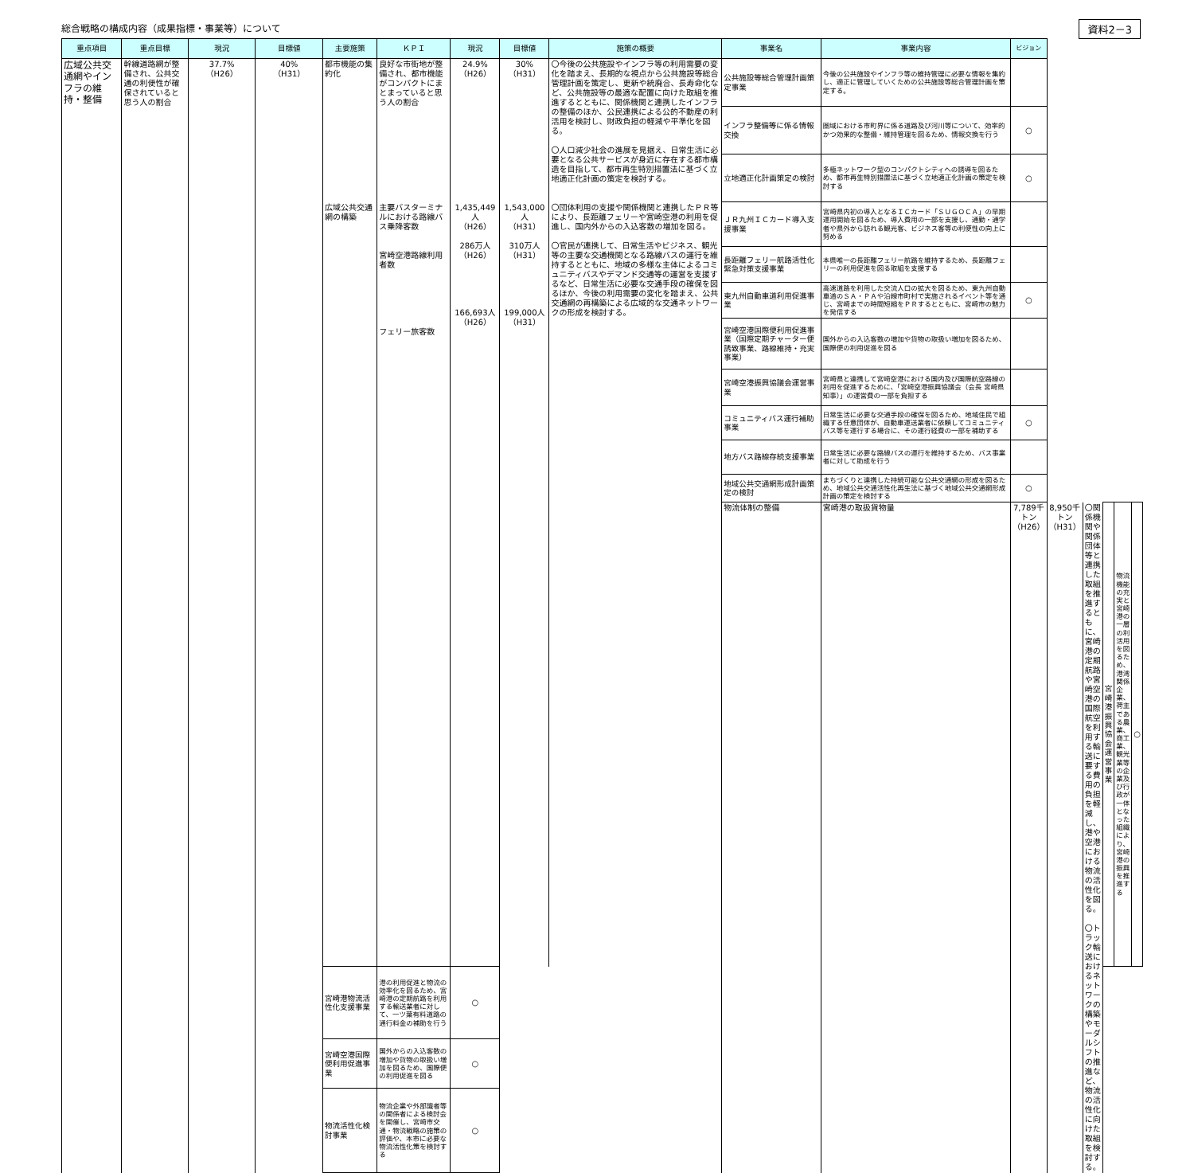総合戦略の構成内容（成果指標・事業等）について 資料2－3
| 重点項目 | 重点目標 | 現況 | 目標値 | 主要施策 | ＫＰＩ | 現況 | 目標値 | 施策の概要 | 事業名 | 事業内容 | ビジョン | | | | | |
| --- | --- | --- | --- | --- | --- | --- | --- | --- | --- | --- | --- | --- | --- | --- | --- | --- |
| 広域公共交通網やインフラの維持・整備 | 幹線道路網が整備され、公共交通の利便性が確保されていると思う人の割合 | 37.7% （H26） | 40% （H31） | 都市機能の集約化 | 良好な市街地が整備され、都市機能がコンパクトにまとまっていると思う人の割合 | 24.9% （H26） | 30% （H31） | 〇今後の公共施設やインフラ等の利用需要の変化を踏まえ、長期的な視点から公共施設等総合管理計画を策定し、更新や統廃合、長寿命化など、公共施設等の最適な配置に向けた取組を推進するとともに、関係機関と連携したインフラの整備のほか、公民連携による公的不動産の利活用を検討し、財政負担の軽減や平準化を図る。 〇人口減少社会の進展を見据え、日常生活に必要となる公共サービスが身近に存在する都市構造を目指して、都市再生特別措置法に基づく立地適正化計画の策定を検討する。 | 公共施設等総合管理計画策定事業 | 今後の公共施設やインフラ等の維持管理に必要な情報を集約し、適正に管理していくための公共施設等総合管理計画を策定する。 | | | | | | |
| | | | | | | | | | インフラ整備等に係る情報交換 | 圏域における市町界に係る道路及び河川等について、効率的かつ効果的な整備・維持管理を図るため、情報交換を行う | ○ | | | | | |
| | | | | | | | | | 立地適正化計画策定の検討 | 多極ネットワーク型のコンパクトシティへの誘導を図るため、都市再生特別措置法に基づく立地適正化計画の策定を検討する | ○ | | | | | |
| | | | | 広域公共交通網の構築 | 主要バスターミナルにおける路線バス乗降客数 宮崎空港路線利用者数 フェリー旅客数 | 1,435,449人 （H26） 286万人 （H26） 166,693人 （H26） | 1,543,000人 （H31） 310万人 （H31） 199,000人 （H31） | 〇団体利用の支援や関係機関と連携したＰＲ等により、長距離フェリーや宮崎空港の利用を促進し、国内外からの入込客数の増加を図る。 〇官民が連携して、日常生活やビジネス、観光等の主要な交通機関となる路線バスの運行を維持するとともに、地域の多様な主体によるコミュニティバスやデマンド交通等の運営を支援するなど、日常生活に必要な交通手段の確保を図るほか、今後の利用需要の変化を踏まえ、公共交通網の再構築による広域的な交通ネットワークの形成を検討する。 | ＪＲ九州ＩＣカード導入支援事業 | 宮崎県内初の導入となるＩＣカード「ＳＵＧＯＣＡ」の早期運用開始を図るため、導入費用の一部を支援し、通勤・通学者や県外から訪れる観光客、ビジネス客等の利便性の向上に努める | | | | | | |
| | | | | | | | | | 長距離フェリー航路活性化緊急対策支援事業 | 本県唯一の長距離フェリー航路を維持するため、長距離フェリーの利用促進を図る取組を支援する | | | | | | |
| | | | | | | | | | 東九州自動車道利用促進事業 | 高速道路を利用した交流人口の拡大を図るため、東九州自動車道のＳＡ・ＰＡや沿線市町村で実施されるイベント等を通じ、宮崎までの時間短縮をＰＲするとともに、宮崎市の魅力を発信する | ○ | | | | | |
| | | | | | | | | | 宮崎空港国際便利用促進事業（国際定期チャーター便誘致事業、路線維持・充実事業） | 国外からの入込客数の増加や貨物の取扱い増加を図るため、国際便の利用促進を図る | | | | | | |
| | | | | | | | | | 宮崎空港振興協議会運営事業 | 宮崎県と連携して宮崎空港における国内及び国際航空路線の利用を促進するために、「宮崎空港振興協議会（会長 宮崎県知事）」の運営費の一部を負担する | | | | | | |
| | | | | | | | | | コミュニティバス運行補助事業 | 日常生活に必要な交通手段の確保を図るため、地域住民で組織する任意団体が、自動車運送業者に依頼してコミュニティバス等を運行する場合に、その運行経費の一部を補助する | ○ | | | | | |
| | | | | | | | | | 地方バス路線存続支援事業 | 日常生活に必要な路線バスの運行を維持するため、バス事業者に対して助成を行う | | | | | | |
| | | | | | | | | | 地域公共交通網形成計画策定の検討 | まちづくりと連携した持続可能な公共交通網の形成を図るため、地域公共交通活性化再生法に基づく地域公共交通網形成計画の策定を検討する | ○ | | | | | |
| | | | | | | | | | 物流体制の整備 | 宮崎港の取扱貨物量 | 7,789千トン （H26） | 8,950千トン （H31） | 〇関係機関や関係団体等と連携した取組を推進するともに、宮崎港の定期航路や宮崎空港の国際航空を利用する輸送に要する費用の負担を軽減し、港や空港における物流の活性化を図る。 〇トラック輸送におけるネットワークの構築やモーダルシフトの推進など、物流の活性化に向けた取組を検討する。 | 宮崎港振興協会運営事業 | 物流機能の充実と宮崎港の一層の利活用を図るため、港湾関係企業、荷主である農業、商工業、観光業等の企業及び行政が一体となった組織により、宮崎港の振興を推進する | ○ |
| | | | | 宮崎港物流活性化支援事業 | 港の利用促進と物流の効率化を図るため、宮崎港の定期航路を利用する輸送業者に対して、一ツ葉有料道路の通行料金の補助を行う | ○ | | | | | | | | | | |
| | | | | 宮崎空港国際便利用促進事業 | 国外からの入込客数の増加や貨物の取扱い増加を図るため、国際便の利用促進を図る | ○ | | | | | | | | | | |
| | | | | 物流活性化検討事業 | 物流企業や外部識者等の関係者による検討会を開催し、宮崎市交通・物流戦略の施策の評価や、本市に必要な物流活性化策を検討する | ○ | | | | | | | | | | |